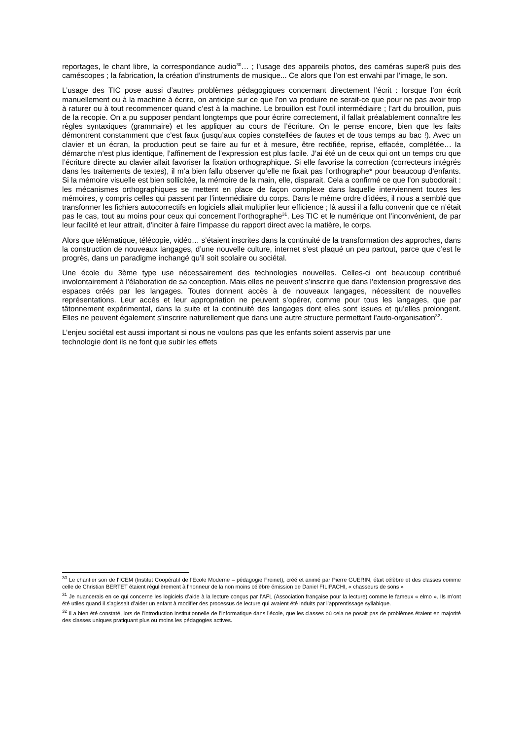reportages, le chant libre, la correspondance audio<sup>30</sup>… ; l’usage des appareils photos, des caméras super8 puis des caméscopes ; la fabrication, la création d’instruments de musique... Ce alors que l’on est envahi par l’image, le son.
L’usage des TIC pose aussi d’autres problèmes pédagogiques concernant directement l’écrit : lorsque l’on écrit manuellement ou à la machine à écrire, on anticipe sur ce que l’on va produire ne serait-ce que pour ne pas avoir trop à raturer ou à tout recommencer quand c’est à la machine. Le brouillon est l’outil intermédiaire ; l’art du brouillon, puis de la recopie. On a pu supposer pendant longtemps que pour écrire correctement, il fallait préalablement connaître les règles syntaxiques (grammaire) et les appliquer au cours de l’écriture. On le pense encore, bien que les faits démontrent constamment que c’est faux (jusqu’aux copies constellées de fautes et de tous temps au bac !). Avec un clavier et un écran, la production peut se faire au fur et à mesure, être rectifiée, reprise, effacée, complétée… la démarche n’est plus identique, l’affinement de l’expression est plus facile. J’ai été un de ceux qui ont un temps cru que l’écriture directe au clavier allait favoriser la fixation orthographique. Si elle favorise la correction (correcteurs intégrés dans les traitements de textes), il m’a bien fallu observer qu’elle ne fixait pas l’orthographe* pour beaucoup d’enfants. Si la mémoire visuelle est bien sollicitée, la mémoire de la main, elle, disparait. Cela a confirmé ce que l’on subodorait : les mécanismes orthographiques se mettent en place de façon complexe dans laquelle interviennent toutes les mémoires, y compris celles qui passent par l’intermédiaire du corps. Dans le même ordre d’idées, il nous a semblé que transformer les fichiers autocorrectifs en logiciels allait multiplier leur efficience ; là aussi il a fallu convenir que ce n’était pas le cas, tout au moins pour ceux qui concernent l’orthographe<sup>31</sup>. Les TIC et le numérique ont l’inconvénient, de par leur facilité et leur attrait, d’inciter à faire l’impasse du rapport direct avec la matière, le corps.
Alors que télématique, télécopie, vidéo… s’étaient inscrites dans la continuité de la transformation des approches, dans la construction de nouveaux langages, d’une nouvelle culture, internet s’est plaqué un peu partout, parce que c’est le progrès, dans un paradigme inchangé qu’il soit scolaire ou sociétal.
Une école du 3ème type use nécessairement des technologies nouvelles. Celles-ci ont beaucoup contribué involontairement à l’élaboration de sa conception. Mais elles ne peuvent s’inscrire que dans l’extension progressive des espaces créés par les langages. Toutes donnent accès à de nouveaux langages, nécessitent de nouvelles représentations. Leur accès et leur appropriation ne peuvent s’opérer, comme pour tous les langages, que par tâtonnement expérimental, dans la suite et la continuité des langages dont elles sont issues et qu’elles prolongent. Elles ne peuvent également s’inscrire naturellement que dans une autre structure permettant l’auto-organisation<sup>32</sup>.
L’enjeu sociétal est aussi important si nous ne voulons pas que les enfants soient asservis par une
technologie dont ils ne font que subir les effets
<sup>30</sup> Le chantier son de l’ICEM (Institut Coopératif de l’Ecole Moderne – pédagogie Freinet), créé et animé par Pierre GUERIN, était célèbre et des classes comme celle de Christian BERTET étaient régulièrement à l’honneur de la non moins célèbre émission de Daniel FILIPACHI, « chasseurs de sons »
<sup>31</sup> Je nuancerais en ce qui concerne les logiciels d’aide à la lecture conçus par l’AFL (Association française pour la lecture) comme le fameux « elmo ». Ils m’ont été utiles quand il s’agissait d’aider un enfant à modifier des processus de lecture qui avaient été induits par l’apprentissage syllabique.
<sup>32</sup> Il a bien été constaté, lors de l’introduction institutionnelle de l’informatique dans l’école, que les classes où cela ne posait pas de problèmes étaient en majorité des classes uniques pratiquant plus ou moins les pédagogies actives.